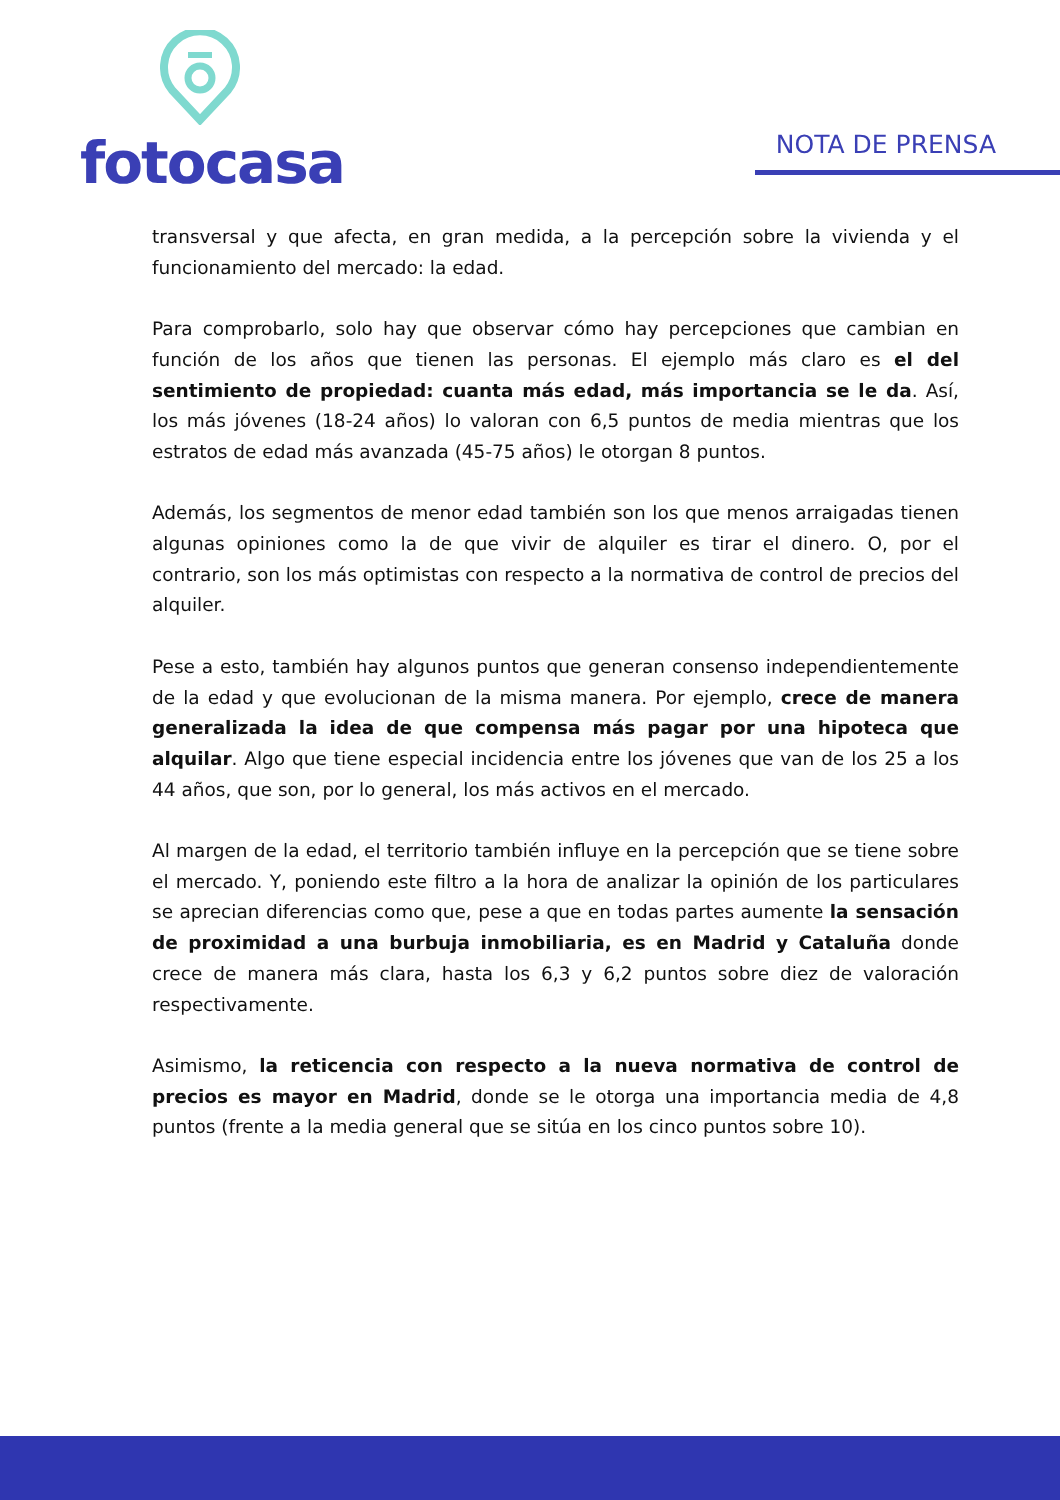fotocasa
NOTA DE PRENSA
transversal y que afecta, en gran medida, a la percepción sobre la vivienda y el funcionamiento del mercado: la edad.
Para comprobarlo, solo hay que observar cómo hay percepciones que cambian en función de los años que tienen las personas. El ejemplo más claro es el del sentimiento de propiedad: cuanta más edad, más importancia se le da. Así, los más jóvenes (18-24 años) lo valoran con 6,5 puntos de media mientras que los estratos de edad más avanzada (45-75 años) le otorgan 8 puntos.
Además, los segmentos de menor edad también son los que menos arraigadas tienen algunas opiniones como la de que vivir de alquiler es tirar el dinero. O, por el contrario, son los más optimistas con respecto a la normativa de control de precios del alquiler.
Pese a esto, también hay algunos puntos que generan consenso independientemente de la edad y que evolucionan de la misma manera. Por ejemplo, crece de manera generalizada la idea de que compensa más pagar por una hipoteca que alquilar. Algo que tiene especial incidencia entre los jóvenes que van de los 25 a los 44 años, que son, por lo general, los más activos en el mercado.
Al margen de la edad, el territorio también influye en la percepción que se tiene sobre el mercado. Y, poniendo este filtro a la hora de analizar la opinión de los particulares se aprecian diferencias como que, pese a que en todas partes aumente la sensación de proximidad a una burbuja inmobiliaria, es en Madrid y Cataluña donde crece de manera más clara, hasta los 6,3 y 6,2 puntos sobre diez de valoración respectivamente.
Asimismo, la reticencia con respecto a la nueva normativa de control de precios es mayor en Madrid, donde se le otorga una importancia media de 4,8 puntos (frente a la media general que se sitúa en los cinco puntos sobre 10).